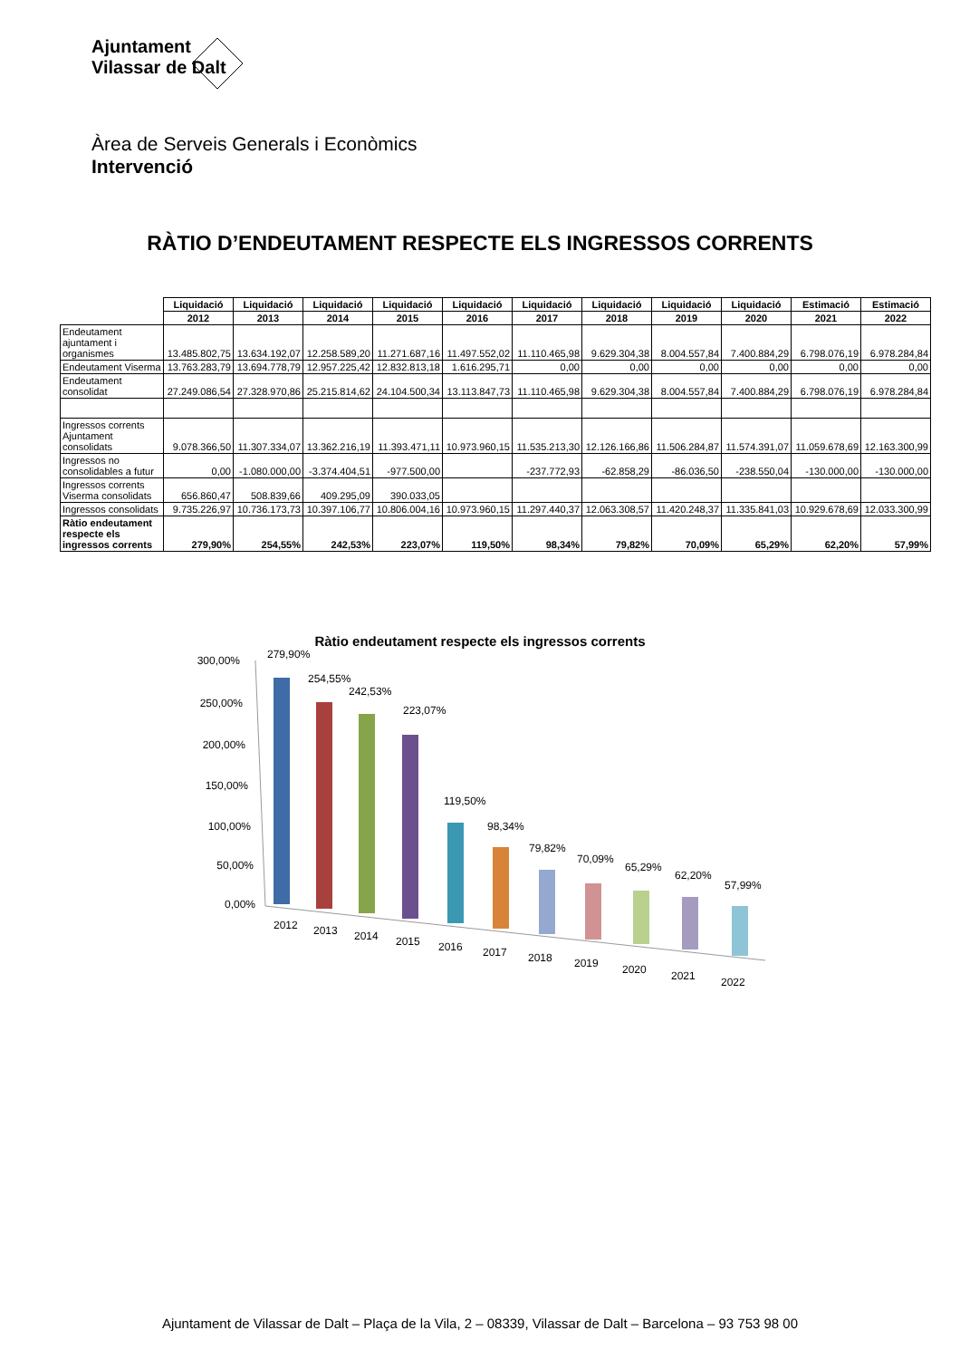Ajuntament
Vilassar de Dalt
Àrea de Serveis Generals i Econòmics
Intervenció
RÀTIO D’ENDEUTAMENT RESPECTE ELS INGRESSOS CORRENTS
| | Liquidació | Liquidació | Liquidació | Liquidació | Liquidació | Liquidació | Liquidació | Liquidació | Liquidació | Estimació | Estimació |
| | 2012 | 2013 | 2014 | 2015 | 2016 | 2017 | 2018 | 2019 | 2020 | 2021 | 2022 |
| Endeutament ajuntament i organismes | 13.485.802,75 | 13.634.192,07 | 12.258.589,20 | 11.271.687,16 | 11.497.552,02 | 11.110.465,98 | 9.629.304,38 | 8.004.557,84 | 7.400.884,29 | 6.798.076,19 | 6.978.284,84 |
| Endeutament Viserma | 13.763.283,79 | 13.694.778,79 | 12.957.225,42 | 12.832.813,18 | 1.616.295,71 | 0,00 | 0,00 | 0,00 | 0,00 | 0,00 | 0,00 |
| Endeutament consolidat | 27.249.086,54 | 27.328.970,86 | 25.215.814,62 | 24.104.500,34 | 13.113.847,73 | 11.110.465,98 | 9.629.304,38 | 8.004.557,84 | 7.400.884,29 | 6.798.076,19 | 6.978.284,84 |
| Ingressos corrents Ajuntament consolidats | 9.078.366,50 | 11.307.334,07 | 13.362.216,19 | 11.393.471,11 | 10.973.960,15 | 11.535.213,30 | 12.126.166,86 | 11.506.284,87 | 11.574.391,07 | 11.059.678,69 | 12.163.300,99 |
| Ingressos no consolidables a futur | 0,00 | -1.080.000,00 | -3.374.404,51 | -977.500,00 | | -237.772,93 | -62.858,29 | -86.036,50 | -238.550,04 | -130.000,00 | -130.000,00 |
| Ingressos corrents Viserma consolidats | 656.860,47 | 508.839,66 | 409.295,09 | 390.033,05 | | | | | | | |
| Ingressos consolidats | 9.735.226,97 | 10.736.173,73 | 10.397.106,77 | 10.806.004,16 | 10.973.960,15 | 11.297.440,37 | 12.063.308,57 | 11.420.248,37 | 11.335.841,03 | 10.929.678,69 | 12.033.300,99 |
| Ràtio endeutament respecte els ingressos corrents | 279,90% | 254,55% | 242,53% | 223,07% | 119,50% | 98,34% | 79,82% | 70,09% | 65,29% | 62,20% | 57,99% |
Ràtio endeutament respecte els ingressos corrents
300,00%
250,00%
200,00%
150,00%
100,00%
50,00%
0,00%
279,90%
2012
254,55%
2013
242,53%
2014
223,07%
2015
119,50%
2016
98,34%
2017
79,82%
2018
70,09%
2019
65,29%
2020
62,20%
2021
57,99%
2022
Ajuntament de Vilassar de Dalt – Plaça de la Vila, 2 – 08339, Vilassar de Dalt – Barcelona – 93 753 98 00